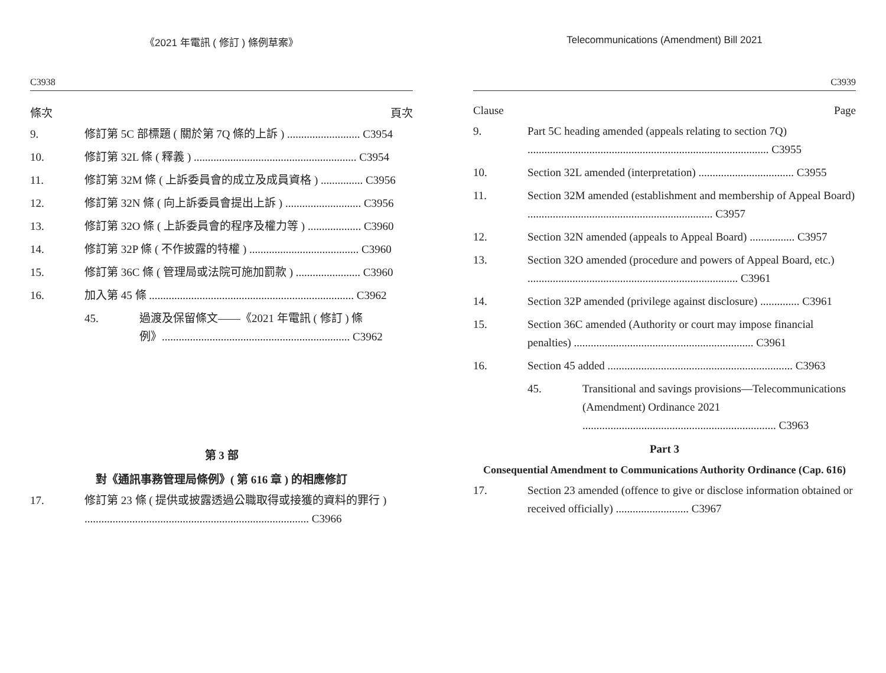《2021 年電訊 ( 修訂 ) 條例草案》
C3938
條次 頁次
9. 修訂第 5C 部標題 ( 關於第 7Q 條的上訴 ) .......................... C3954
10. 修訂第 32L 條 ( 釋義 ) .......................................................... C3954
11. 修訂第 32M 條 ( 上訴委員會的成立及成員資格 ) ............... C3956
12. 修訂第 32N 條 ( 向上訴委員會提出上訴 ) ........................... C3956
13. 修訂第 32O 條 ( 上訴委員會的程序及權力等 ) ................... C3960
14. 修訂第 32P 條 ( 不作披露的特權 ) ....................................... C3960
15. 修訂第 36C 條 ( 管理局或法院可施加罰款 ) ....................... C3960
16. 加入第 45 條 ......................................................................... C3962
45. 過渡及保留條文——《2021 年電訊 ( 修訂 ) 條例》................................................................... C3962
第 3 部
對《通訊事務管理局條例》( 第 616 章 ) 的相應修訂
17. 修訂第 23 條 ( 提供或披露透過公職取得或接獲的資料的罪行 ) ................................................................................ C3966
Telecommunications (Amendment) Bill 2021
C3939
Clause Page
9. Part 5C heading amended (appeals relating to section 7Q) ...................................................................................... C3955
10. Section 32L amended (interpretation) .................................. C3955
11. Section 32M amended (establishment and membership of Appeal Board) .................................................................. C3957
12. Section 32N amended (appeals to Appeal Board) ................ C3957
13. Section 32O amended (procedure and powers of Appeal Board, etc.) ........................................................................... C3961
14. Section 32P amended (privilege against disclosure) .............. C3961
15. Section 36C amended (Authority or court may impose financial penalties) ................................................................ C3961
16. Section 45 added .................................................................. C3963
45. Transitional and savings provisions—Telecommunications (Amendment) Ordinance 2021 ..................................................................... C3963
Part 3
Consequential Amendment to Communications Authority Ordinance (Cap. 616)
17. Section 23 amended (offence to give or disclose information obtained or received officially) .......................... C3967